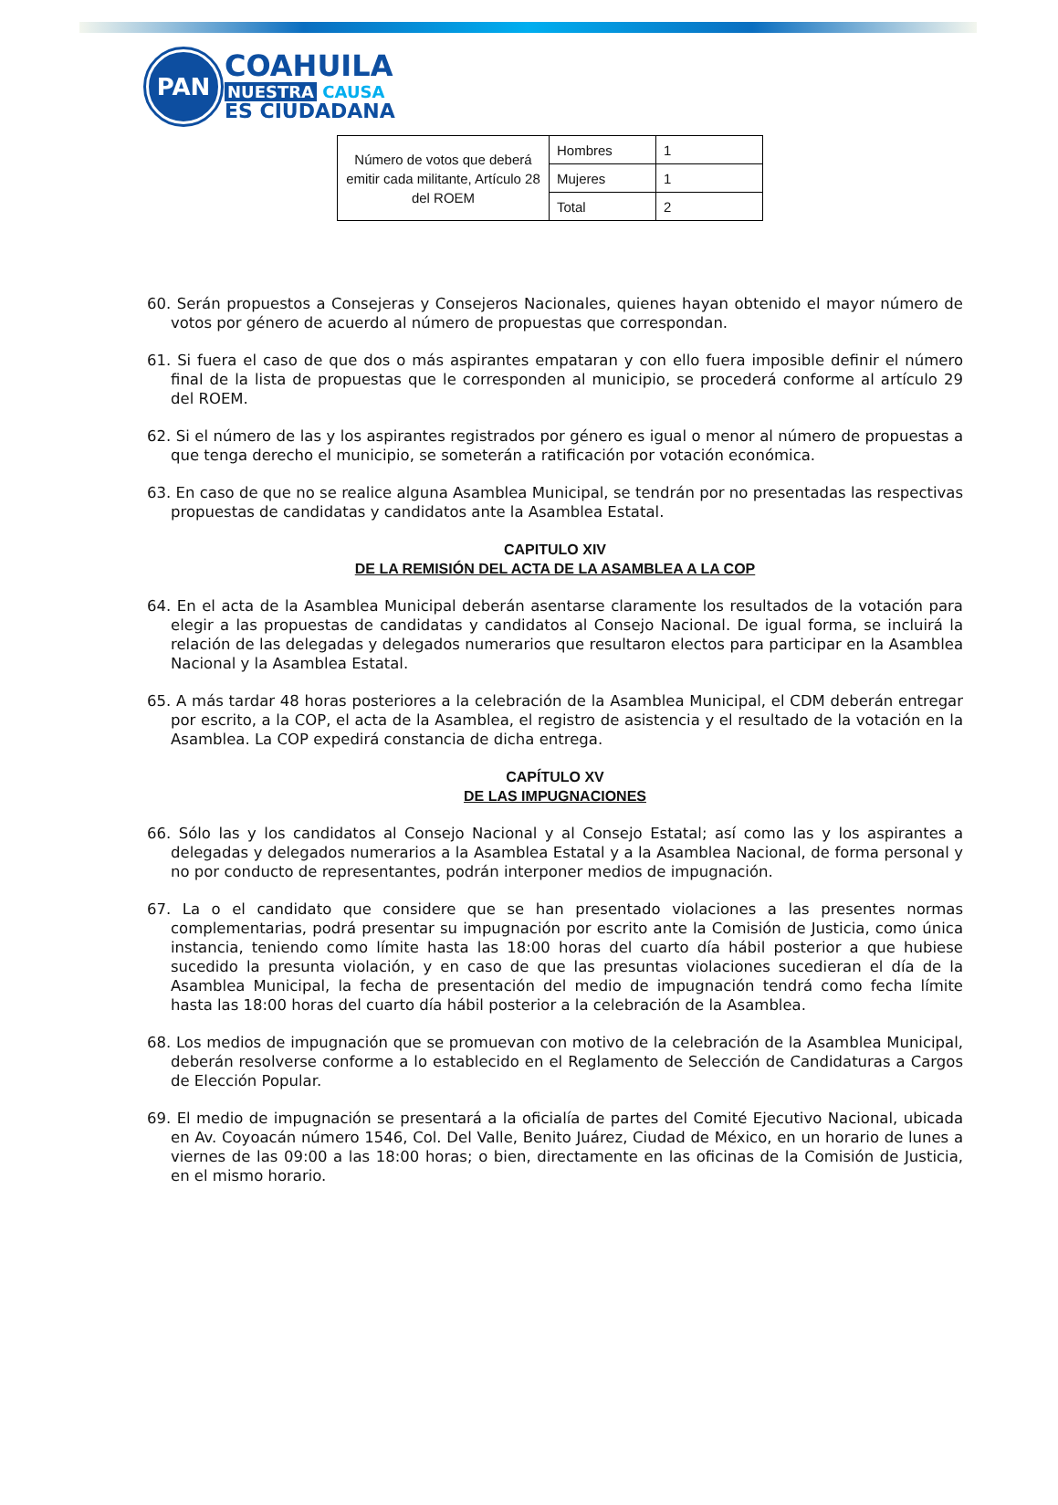PAN
COAHUILA
NUESTRA CAUSA
ES CIUDADANA
| Número de votos que deberá emitir cada militante, Artículo 28 del ROEM | Hombres | 1 |
| | Mujeres | 1 |
| | Total | 2 |
60. Serán propuestos a Consejeras y Consejeros Nacionales, quienes hayan obtenido el mayor número de votos por género de acuerdo al número de propuestas que correspondan.
61. Si fuera el caso de que dos o más aspirantes empataran y con ello fuera imposible definir el número final de la lista de propuestas que le corresponden al municipio, se procederá conforme al artículo 29 del ROEM.
62. Si el número de las y los aspirantes registrados por género es igual o menor al número de propuestas a que tenga derecho el municipio, se someterán a ratificación por votación económica.
63. En caso de que no se realice alguna Asamblea Municipal, se tendrán por no presentadas las respectivas propuestas de candidatas y candidatos ante la Asamblea Estatal.
CAPITULO XIV
DE LA REMISIÓN DEL ACTA DE LA ASAMBLEA A LA COP
64. En el acta de la Asamblea Municipal deberán asentarse claramente los resultados de la votación para elegir a las propuestas de candidatas y candidatos al Consejo Nacional. De igual forma, se incluirá la relación de las delegadas y delegados numerarios que resultaron electos para participar en la Asamblea Nacional y la Asamblea Estatal.
65. A más tardar 48 horas posteriores a la celebración de la Asamblea Municipal, el CDM deberán entregar por escrito, a la COP, el acta de la Asamblea, el registro de asistencia y el resultado de la votación en la Asamblea. La COP expedirá constancia de dicha entrega.
CAPÍTULO XV
DE LAS IMPUGNACIONES
66. Sólo las y los candidatos al Consejo Nacional y al Consejo Estatal; así como las y los aspirantes a delegadas y delegados numerarios a la Asamblea Estatal y a la Asamblea Nacional, de forma personal y no por conducto de representantes, podrán interponer medios de impugnación.
67. La o el candidato que considere que se han presentado violaciones a las presentes normas complementarias, podrá presentar su impugnación por escrito ante la Comisión de Justicia, como única instancia, teniendo como límite hasta las 18:00 horas del cuarto día hábil posterior a que hubiese sucedido la presunta violación, y en caso de que las presuntas violaciones sucedieran el día de la Asamblea Municipal, la fecha de presentación del medio de impugnación tendrá como fecha límite hasta las 18:00 horas del cuarto día hábil posterior a la celebración de la Asamblea.
68. Los medios de impugnación que se promuevan con motivo de la celebración de la Asamblea Municipal, deberán resolverse conforme a lo establecido en el Reglamento de Selección de Candidaturas a Cargos de Elección Popular.
69. El medio de impugnación se presentará a la oficialía de partes del Comité Ejecutivo Nacional, ubicada en Av. Coyoacán número 1546, Col. Del Valle, Benito Juárez, Ciudad de México, en un horario de lunes a viernes de las 09:00 a las 18:00 horas; o bien, directamente en las oficinas de la Comisión de Justicia, en el mismo horario.